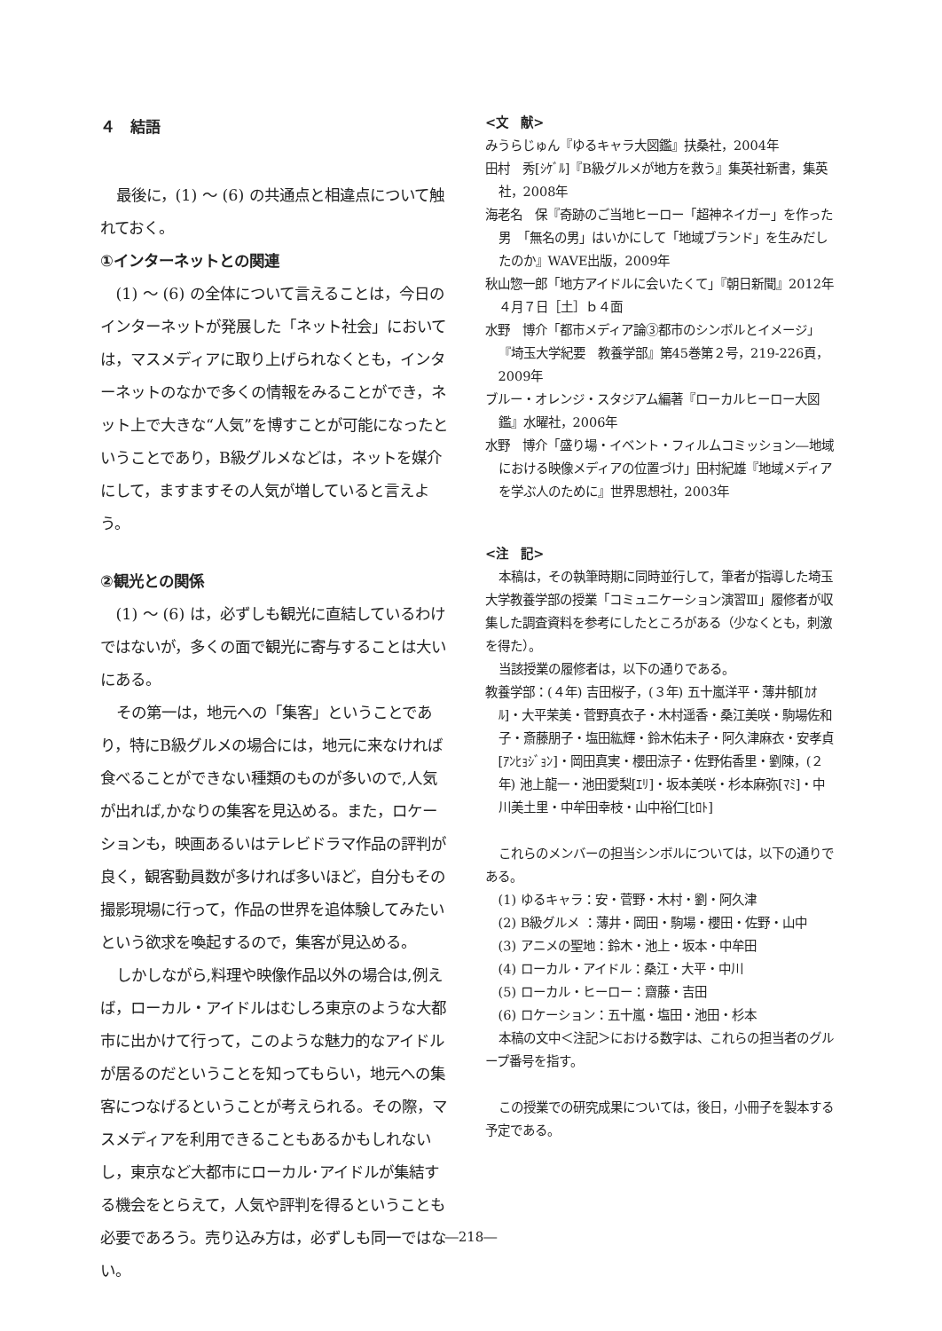４　結語
最後に，(1) ～ (6) の共通点と相違点について触れておく。
①インターネットとの関連
(1) ～ (6) の全体について言えることは，今日のインターネットが発展した「ネット社会」においては，マスメディアに取り上げられなくとも，インターネットのなかで多くの情報をみることができ，ネット上で大きな“人気”を博すことが可能になったということであり，B級グルメなどは，ネットを媒介にして，ますますその人気が増していると言えよう。
②観光との関係
(1) ～ (6) は，必ずしも観光に直結しているわけではないが，多くの面で観光に寄与することは大いにある。
その第一は，地元への「集客」ということであり，特にB級グルメの場合には，地元に来なければ食べることができない種類のものが多いので,人気が出れば,かなりの集客を見込める。また，ロケーションも，映画あるいはテレビドラマ作品の評判が良く，観客動員数が多ければ多いほど，自分もその撮影現場に行って，作品の世界を追体験してみたいという欲求を喚起するので，集客が見込める。
しかしながら,料理や映像作品以外の場合は,例えば，ローカル・アイドルはむしろ東京のような大都市に出かけて行って，このような魅力的なアイドルが居るのだということを知ってもらい，地元への集客につなげるということが考えられる。その際，マスメディアを利用できることもあるかもしれないし，東京など大都市にローカル･アイドルが集結する機会をとらえて，人気や評判を得るということも必要であろう。売り込み方は，必ずしも同一ではない。
<文　献>
みうらじゅん『ゆるキャラ大図鑑』扶桑社，2004年
田村　秀[ｼｹﾞﾙ]『B級グルメが地方を救う』集英社新書，集英社，2008年
海老名　保『奇跡のご当地ヒーロー「超神ネイガー」を作った男　「無名の男」はいかにして「地域ブランド」を生みだしたのか』WAVE出版，2009年
秋山惣一郎「地方アイドルに会いたくて」『朝日新聞』2012年４月７日［土］ｂ４面
水野　博介「都市メディア論③都市のシンボルとイメージ」『埼玉大学紀要　教養学部』第45巻第２号，219-226頁，2009年
ブルー・オレンジ・スタジアム編著『ローカルヒーロー大図鑑』水曜社，2006年
水野　博介「盛り場・イベント・フィルムコミッション―地域における映像メディアの位置づけ」田村紀雄『地域メディアを学ぶ人のために』世界思想社，2003年
<注　記>
本稿は，その執筆時期に同時並行して，筆者が指導した埼玉大学教養学部の授業「コミュニケーション演習Ⅲ」履修者が収集した調査資料を参考にしたところがある（少なくとも，刺激を得た）。
当該授業の履修者は，以下の通りである。
教養学部：(４年) 吉田桜子，(３年) 五十嵐洋平・薄井郁[ｶｵﾙ]・大平茉美・菅野真衣子・木村遥香・桑江美咲・駒場佐和子・斎藤朋子・塩田紘輝・鈴木佑未子・阿久津麻衣・安孝貞[ｱﾝﾋｮｼﾞｮﾝ]・岡田真実・櫻田涼子・佐野佑香里・劉陳，(２年) 池上龍一・池田愛梨[ｴﾘ]・坂本美咲・杉本麻弥[ﾏﾐ]・中川美土里・中牟田幸枝・山中裕仁[ﾋﾛﾄ]
これらのメンバーの担当シンボルについては，以下の通りである。
(1) ゆるキャラ：安・菅野・木村・劉・阿久津
(2) B級グルメ ：薄井・岡田・駒場・櫻田・佐野・山中
(3) アニメの聖地：鈴木・池上・坂本・中牟田
(4) ローカル・アイドル：桑江・大平・中川
(5) ローカル・ヒーロー：齋藤・吉田
(6) ロケーション：五十嵐・塩田・池田・杉本
本稿の文中＜注記＞における数字は、これらの担当者のグループ番号を指す。
この授業での研究成果については，後日，小冊子を製本する予定である。
―218―